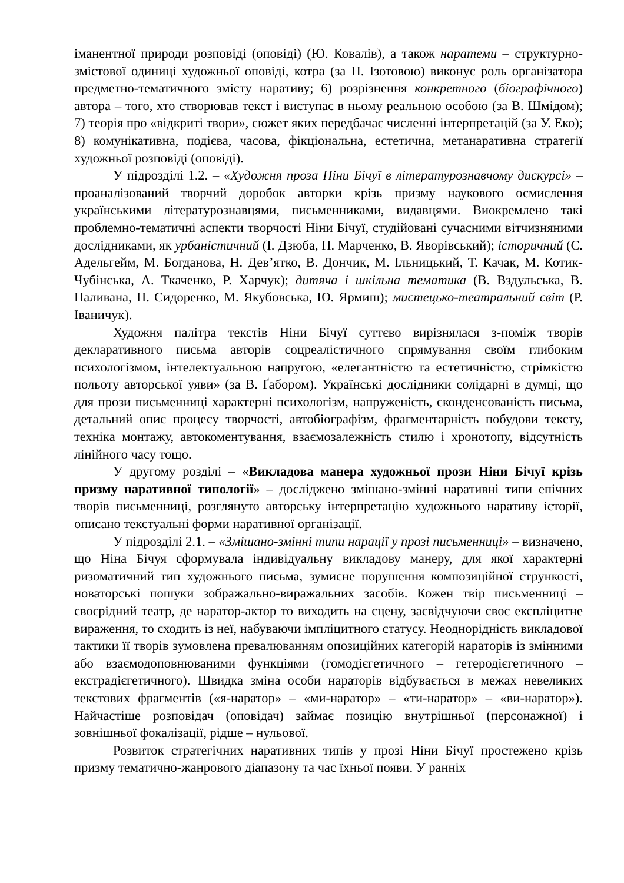іманентної природи розповіді (оповіді) (Ю. Ковалів), а також наратеми – структурно-змістової одиниці художньої оповіді, котра (за Н. Ізотовою) виконує роль організатора предметно-тематичного змісту наративу; 6) розрізнення конкретного (біографічного) автора – того, хто створював текст і виступає в ньому реальною особою (за В. Шмідом); 7) теорія про «відкриті твори», сюжет яких передбачає численні інтерпретацій (за У. Еко); 8) комунікативна, подієва, часова, фікціональна, естетична, метанаративна стратегії художньої розповіді (оповіді).
У підрозділі 1.2. – «Художня проза Ніни Бічуї в літературознавчому дискурсі» – проаналізований творчий доробок авторки крізь призму наукового осмислення українськими літературознавцями, письменниками, видавцями. Виокремлено такі проблемно-тематичні аспекти творчості Ніни Бічуї, студійовані сучасними вітчизняними дослідниками, як урбаністичний (І. Дзюба, Н. Марченко, В. Яворівський); історичний (Є. Адельгейм, М. Богданова, Н. Дев’ятко, В. Дончик, М. Ільницький, Т. Качак, М. Котик-Чубінська, А. Ткаченко, Р. Харчук); дитяча і шкільна тематика (В. Вздульська, В. Наливана, Н. Сидоренко, М. Якубовська, Ю. Ярмиш); мистецько-театральний світ (Р. Іваничук).
Художня палітра текстів Ніни Бічуї суттєво вирізнялася з-поміж творів декларативного письма авторів соцреалістичного спрямування своїм глибоким психологізмом, інтелектуальною напругою, «елегантністю та естетичністю, стрімкістю польоту авторської уяви» (за В. Ґабором). Українські дослідники солідарні в думці, що для прози письменниці характерні психологізм, напруженість, сконденсованість письма, детальний опис процесу творчості, автобіографізм, фрагментарність побудови тексту, техніка монтажу, автокоментування, взаємозалежність стилю і хронотопу, відсутність лінійного часу тощо.
У другому розділі – «Викладова манера художньої прози Ніни Бічуї крізь призму наративної типології» – досліджено змішано-змінні наративні типи епічних творів письменниці, розглянуто авторську інтерпретацію художнього наративу історії, описано текстуальні форми наративної організації.
У підрозділі 2.1. – «Змішано-змінні типи нарації у прозі письменниці» – визначено, що Ніна Бічуя сформувала індивідуальну викладову манеру, для якої характерні ризоматичний тип художнього письма, зумисне порушення композиційної стрункості, новаторські пошуки зображально-виражальних засобів. Кожен твір письменниці – своєрідний театр, де наратор-актор то виходить на сцену, засвідчуючи своє експліцитне вираження, то сходить із неї, набуваючи імпліцитного статусу. Неоднорідність викладової тактики її творів зумовлена превалюванням опозиційних категорій нараторів із змінними або взаємодоповнюваними функціями (гомодієгетичного – гетеродієгетичного – екстрадієгетичного). Швидка зміна особи нараторів відбувається в межах невеликих текстових фрагментів («я-наратор» – «ми-наратор» – «ти-наратор» – «ви-наратор»). Найчастіше розповідач (оповідач) займає позицію внутрішньої (персонажної) і зовнішньої фокалізації, рідше – нульової.
Розвиток стратегічних наративних типів у прозі Ніни Бічуї простежено крізь призму тематично-жанрового діапазону та час їхньої появи. У ранніх